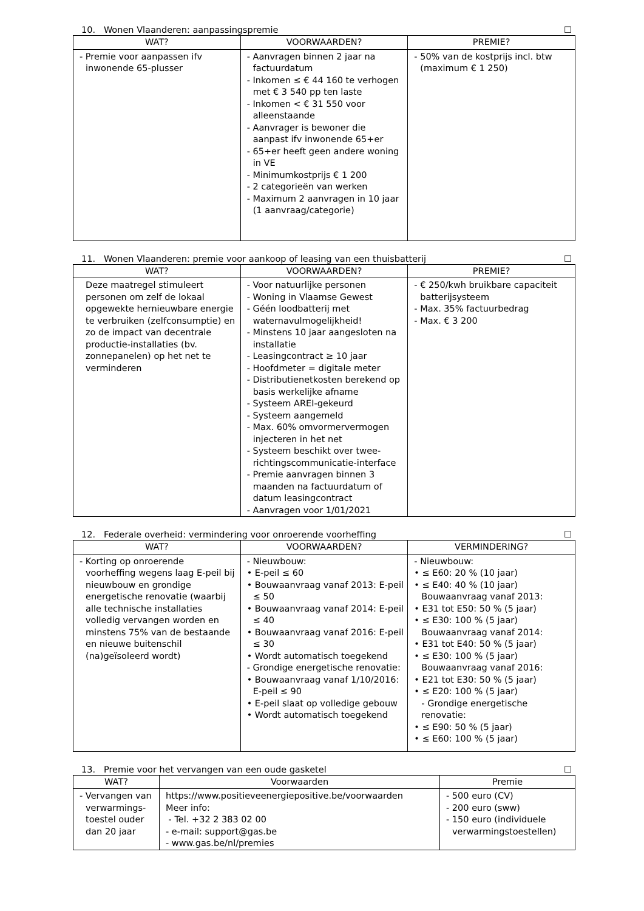10. Wonen Vlaanderen: aanpassingspremie ☐
| WAT? | VOORWAARDEN? | PREMIE? |
| --- | --- | --- |
| - Premie voor aanpassen ifv inwonende 65-plusser | - Aanvragen binnen 2 jaar na factuurdatum - Inkomen ≤ € 44 160 te verhogen met € 3 540 pp ten laste - Inkomen < € 31 550 voor alleenstaande - Aanvrager is bewoner die aanpast ifv inwonende 65+er - 65+er heeft geen andere woning in VE - Minimumkostprijs € 1 200 - 2 categorieën van werken - Maximum 2 aanvragen in 10 jaar (1 aanvraag/categorie) | - 50% van de kostprijs incl. btw (maximum € 1 250) |
11. Wonen Vlaanderen: premie voor aankoop of leasing van een thuisbatterij ☐
| WAT? | VOORWAARDEN? | PREMIE? |
| --- | --- | --- |
| Deze maatregel stimuleert personen om zelf de lokaal opgewekte hernieuwbare energie te verbruiken (zelfconsumptie) en zo de impact van decentrale productie-installaties (bv. zonnepanelen) op het net te verminderen | - Voor natuurlijke personen - Woning in Vlaamse Gewest - Géén loodbatterij met waternavulmogelijkheid! - Minstens 10 jaar aangesloten na installatie - Leasingcontract ≥ 10 jaar - Hoofdmeter = digitale meter - Distributienetkosten berekend op basis werkelijke afname - Systeem AREI-gekeurd - Systeem aangemeld - Max. 60% omvormervermogen injecteren in het net - Systeem beschikt over twee-richtingscommunicatie-interface - Premie aanvragen binnen 3 maanden na factuurdatum of datum leasingcontract - Aanvragen voor 1/01/2021 | - € 250/kwh bruikbare capaciteit batterijsysteem - Max. 35% factuurbedrag - Max. € 3 200 |
12. Federale overheid: vermindering voor onroerende voorheffing ☐
| WAT? | VOORWAARDEN? | VERMINDERING? |
| --- | --- | --- |
| - Korting op onroerende voorheffing wegens laag E-peil bij nieuwbouw en grondige energetische renovatie (waarbij alle technische installaties volledig vervangen worden en minstens 75% van de bestaande en nieuwe buitenschil (na)geïsoleerd wordt) | - Nieuwbouw: • E-peil ≤ 60 • Bouwaanvraag vanaf 2013: E-peil ≤ 50 • Bouwaanvraag vanaf 2014: E-peil ≤ 40 • Bouwaanvraag vanaf 2016: E-peil ≤ 30 • Wordt automatisch toegekend - Grondige energetische renovatie: • Bouwaanvraag vanaf 1/10/2016: E-peil ≤ 90 • E-peil slaat op volledige gebouw • Wordt automatisch toegekend | - Nieuwbouw: • ≤ E60: 20 % (10 jaar) • ≤ E40: 40 % (10 jaar) Bouwaanvraag vanaf 2013: • E31 tot E50: 50 % (5 jaar) • ≤ E30: 100 % (5 jaar) Bouwaanvraag vanaf 2014: • E31 tot E40: 50 % (5 jaar) • ≤ E30: 100 % (5 jaar) Bouwaanvraag vanaf 2016: • E21 tot E30: 50 % (5 jaar) • ≤ E20: 100 % (5 jaar) - Grondige energetische renovatie: • ≤ E90: 50 % (5 jaar) • ≤ E60: 100 % (5 jaar) |
13. Premie voor het vervangen van een oude gasketel ☐
| WAT? | Voorwaarden | Premie |
| --- | --- | --- |
| - Vervangen van verwarmings-toestel ouder dan 20 jaar | https://www.positieveenergiepositive.be/voorwaarden Meer info: - Tel. +32 2 383 02 00 - e-mail: support@gas.be - www.gas.be/nl/premies | - 500 euro (CV) - 200 euro (sww) - 150 euro (individuele verwarmingstoestellen) |